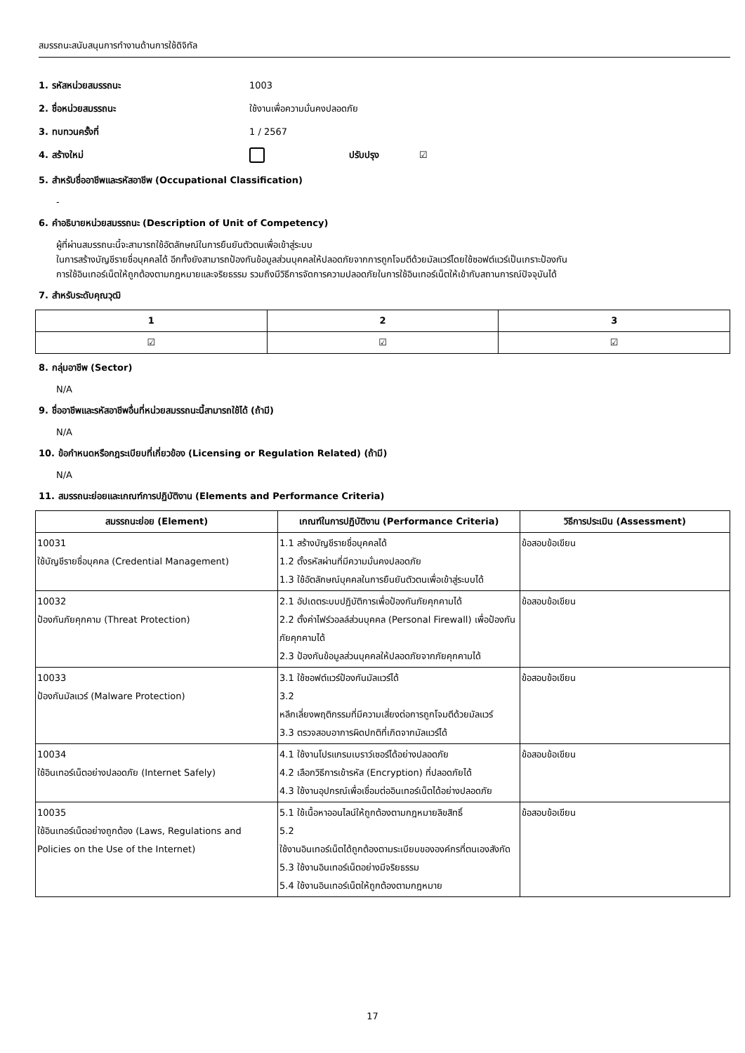สมรรถนะสนับสนุนการทำงานด้านการใช้ดิจิทัล
1. รหัสหน่วยสมรรถนะ 1003
2. ชื่อหน่วยสมรรถนะ ใช้งานเพื่อความมั่นคงปลอดภัย
3. ทบทวนครั้งที่ 1 / 2567
4. สร้างใหม่ ปรับปรุง ☑
5. สำหรับชื่ออาชีพและรหัสอาชีพ (Occupational Classification)
-
6. คำอธิบายหน่วยสมรรถนะ (Description of Unit of Competency)
ผู้ที่ผ่านสมรรถนะนี้จะสามารถใช้อัตลักษณ์ในการยืนยันตัวตนเพื่อเข้าสู่ระบบ
ในการสร้างบัญชีรายชื่อบุคคลได้ อีกทั้งยังสามารถป้องกันข้อมูลส่วนบุคคลให้ปลอดภัยจากการถูกโจมตีด้วยมัลแวร์โดยใช้ซอฟต์แวร์เป็นเกราะป้องกัน
การใช้อินเทอร์เน็ตให้ถูกต้องตามกฎหมายและจริยธรรม รวมถึงมีวิธีการจัดการความปลอดภัยในการใช้อินเทอร์เน็ตให้เข้ากับสถานการณ์ปัจจุบันได้
7. สำหรับระดับคุณวุฒิ
| 1 | 2 | 3 |
| --- | --- | --- |
| ☑ | ☑ | ☑ |
8. กลุ่มอาชีพ (Sector)
N/A
9. ชื่ออาชีพและรหัสอาชีพอื่นที่หน่วยสมรรถนะนี้สามารถใช้ได้ (ถ้ามี)
N/A
10. ข้อกำหนดหรือกฎระเบียบที่เกี่ยวข้อง (Licensing or Regulation Related) (ถ้ามี)
N/A
11. สมรรถนะย่อยและเกณฑ์การปฏิบัติงาน (Elements and Performance Criteria)
| สมรรถนะย่อย (Element) | เกณฑ์ในการปฏิบัติงาน (Performance Criteria) | วิธีการประเมิน (Assessment) |
| --- | --- | --- |
| 10031 ใช้บัญชีรายชื่อบุคคล (Credential Management) | 1.1 สร้างบัญชีรายชื่อบุคคลได้ 1.2 ตั้งรหัสผ่านที่มีความมั่นคงปลอดภัย 1.3 ใช้อัตลักษณ์บุคคลในการยืนยันตัวตนเพื่อเข้าสู่ระบบได้ | ข้อสอบข้อเขียน |
| 10032 ป้องกันภัยคุกคาม (Threat Protection) | 2.1 อัปเดตระบบปฏิบัติการเพื่อป้องกันภัยคุกคามได้ 2.2 ตั้งค่าไฟร์วอลล์ส่วนบุคคล (Personal Firewall) เพื่อป้องกันภัยคุกคามได้ 2.3 ป้องกันข้อมูลส่วนบุคคลให้ปลอดภัยจากภัยคุกคามได้ | ข้อสอบข้อเขียน |
| 10033 ป้องกันมัลแวร์ (Malware Protection) | 3.1 ใช้ซอฟต์แวร์ป้องกันมัลแวร์ได้ 3.2 หลีกเลี่ยงพฤติกรรมที่มีความเสี่ยงต่อการถูกโจมตีด้วยมัลแวร์ 3.3 ตรวจสอบอาการผิดปกติที่เกิดจากมัลแวร์ได้ | ข้อสอบข้อเขียน |
| 10034 ใช้อินเทอร์เน็ตอย่างปลอดภัย (Internet Safely) | 4.1 ใช้งานโปรแกรมเบราว์เซอร์ได้อย่างปลอดภัย 4.2 เลือกวิธีการเข้ารหัส (Encryption) ที่ปลอดภัยได้ 4.3 ใช้งานอุปกรณ์เพื่อเชื่อมต่ออินเทอร์เน็ตได้อย่างปลอดภัย | ข้อสอบข้อเขียน |
| 10035 ใช้อินเทอร์เน็ตอย่างถูกต้อง (Laws, Regulations and Policies on the Use of the Internet) | 5.1 ใช้เนื้อหาออนไลน์ให้ถูกต้องตามกฎหมายลิขสิทธิ์ 5.2 ใช้งานอินเทอร์เน็ตได้ถูกต้องตามระเบียบขององค์กรที่ตนเองสังกัด 5.3 ใช้งานอินเทอร์เน็ตอย่างมีจริยธรรม 5.4 ใช้งานอินเทอร์เน็ตให้ถูกต้องตามกฎหมาย | ข้อสอบข้อเขียน |
17